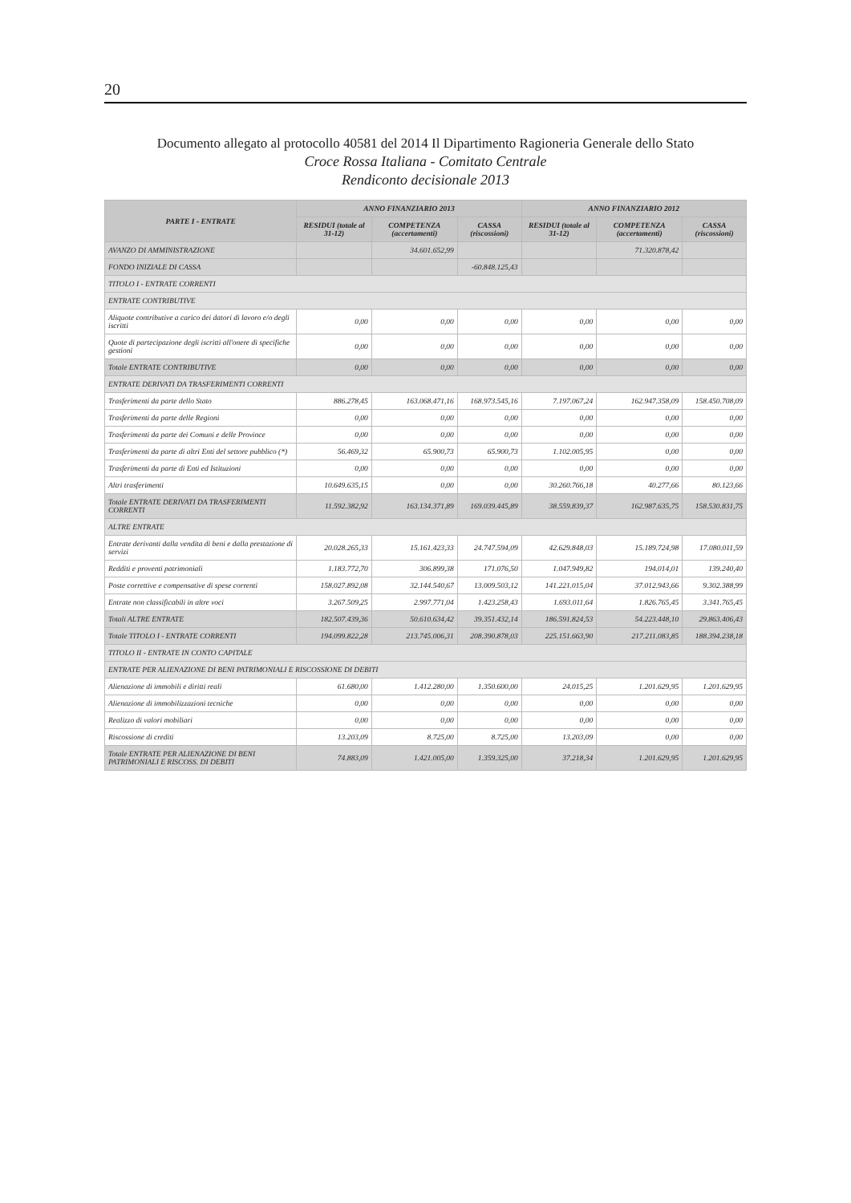20
Documento allegato al protocollo 40581 del 2014 Il Dipartimento Ragioneria Generale dello Stato
Croce Rossa Italiana - Comitato Centrale
Rendiconto decisionale 2013
| PARTE I - ENTRATE | ANNO FINANZIARIO 2013 | | | ANNO FINANZIARIO 2012 | | |
| --- | --- | --- | --- | --- | --- | --- |
| | RESIDUI (totale al 31-12) | COMPETENZA (accertamenti) | CASSA (riscossioni) | RESIDUI (totale al 31-12) | COMPETENZA (accertamenti) | CASSA (riscossioni) |
| AVANZO DI AMMINISTRAZIONE | | 34.601.652,99 | | | 71.320.878,42 | |
| FONDO INIZIALE DI CASSA | | | -60.848.125,43 | | | |
| TITOLO I - ENTRATE CORRENTI | | | | | | |
| ENTRATE CONTRIBUTIVE | | | | | | |
| Aliquote contributive a carico dei datori di lavoro e/o degli iscritti | 0,00 | 0,00 | 0,00 | 0,00 | 0,00 | 0,00 |
| Quote di partecipazione degli iscritti all'onere di specifiche gestioni | 0,00 | 0,00 | 0,00 | 0,00 | 0,00 | 0,00 |
| Totale ENTRATE CONTRIBUTIVE | 0,00 | 0,00 | 0,00 | 0,00 | 0,00 | 0,00 |
| ENTRATE DERIVATI DA TRASFERIMENTI CORRENTI | | | | | | |
| Trasferimenti da parte dello Stato | 886.278,45 | 163.068.471,16 | 168.973.545,16 | 7.197.067,24 | 162.947.358,09 | 158.450.708,09 |
| Trasferimenti da parte delle Regioni | 0,00 | 0,00 | 0,00 | 0,00 | 0,00 | 0,00 |
| Trasferimenti da parte dei Comuni e delle Province | 0,00 | 0,00 | 0,00 | 0,00 | 0,00 | 0,00 |
| Trasferimenti da parte di altri Enti del settore pubblico (*) | 56.469,32 | 65.900,73 | 65.900,73 | 1.102.005,95 | 0,00 | 0,00 |
| Trasferimenti da parte di Enti ed Istituzioni | 0,00 | 0,00 | 0,00 | 0,00 | 0,00 | 0,00 |
| Altri trasferimenti | 10.649.635,15 | 0,00 | 0,00 | 30.260.766,18 | 40.277,66 | 80.123,66 |
| Totale ENTRATE DERIVATI DA TRASFERIMENTI CORRENTI | 11.592.382,92 | 163.134.371,89 | 169.039.445,89 | 38.559.839,37 | 162.987.635,75 | 158.530.831,75 |
| ALTRE ENTRATE | | | | | | |
| Entrate derivanti dalla vendita di beni e dalla prestazione di servizi | 20.028.265,33 | 15.161.423,33 | 24.747.594,09 | 42.629.848,03 | 15.189.724,98 | 17.080.011,59 |
| Redditi e proventi patrimoniali | 1.183.772,70 | 306.899,38 | 171.076,50 | 1.047.949,82 | 194.014,01 | 139.240,40 |
| Poste correttive e compensative di spese correnti | 158.027.892,08 | 32.144.540,67 | 13.009.503,12 | 141.221.015,04 | 37.012.943,66 | 9.302.388,99 |
| Entrate non classificabili in altre voci | 3.267.509,25 | 2.997.771,04 | 1.423.258,43 | 1.693.011,64 | 1.826.765,45 | 3.341.765,45 |
| Totali ALTRE ENTRATE | 182.507.439,36 | 50.610.634,42 | 39.351.432,14 | 186.591.824,53 | 54.223.448,10 | 29.863.406,43 |
| Totale TITOLO I - ENTRATE CORRENTI | 194.099.822,28 | 213.745.006,31 | 208.390.878,03 | 225.151.663,90 | 217.211.083,85 | 188.394.238,18 |
| TITOLO II - ENTRATE IN CONTO CAPITALE | | | | | | |
| ENTRATE PER ALIENAZIONE DI BENI PATRIMONIALI E RISCOSSIONE DI DEBITI | | | | | | |
| Alienazione di immobili e diritti reali | 61.680,00 | 1.412.280,00 | 1.350.600,00 | 24.015,25 | 1.201.629,95 | 1.201.629,95 |
| Alienazione di immobilizzazioni tecniche | 0,00 | 0,00 | 0,00 | 0,00 | 0,00 | 0,00 |
| Realizzo di valori mobiliari | 0,00 | 0,00 | 0,00 | 0,00 | 0,00 | 0,00 |
| Riscossione di crediti | 13.203,09 | 8.725,00 | 8.725,00 | 13.203,09 | 0,00 | 0,00 |
| Totale ENTRATE PER ALIENAZIONE DI BENI PATRIMONIALI E RISCOSS. DI DEBITI | 74.883,09 | 1.421.005,00 | 1.359.325,00 | 37.218,34 | 1.201.629,95 | 1.201.629,95 |